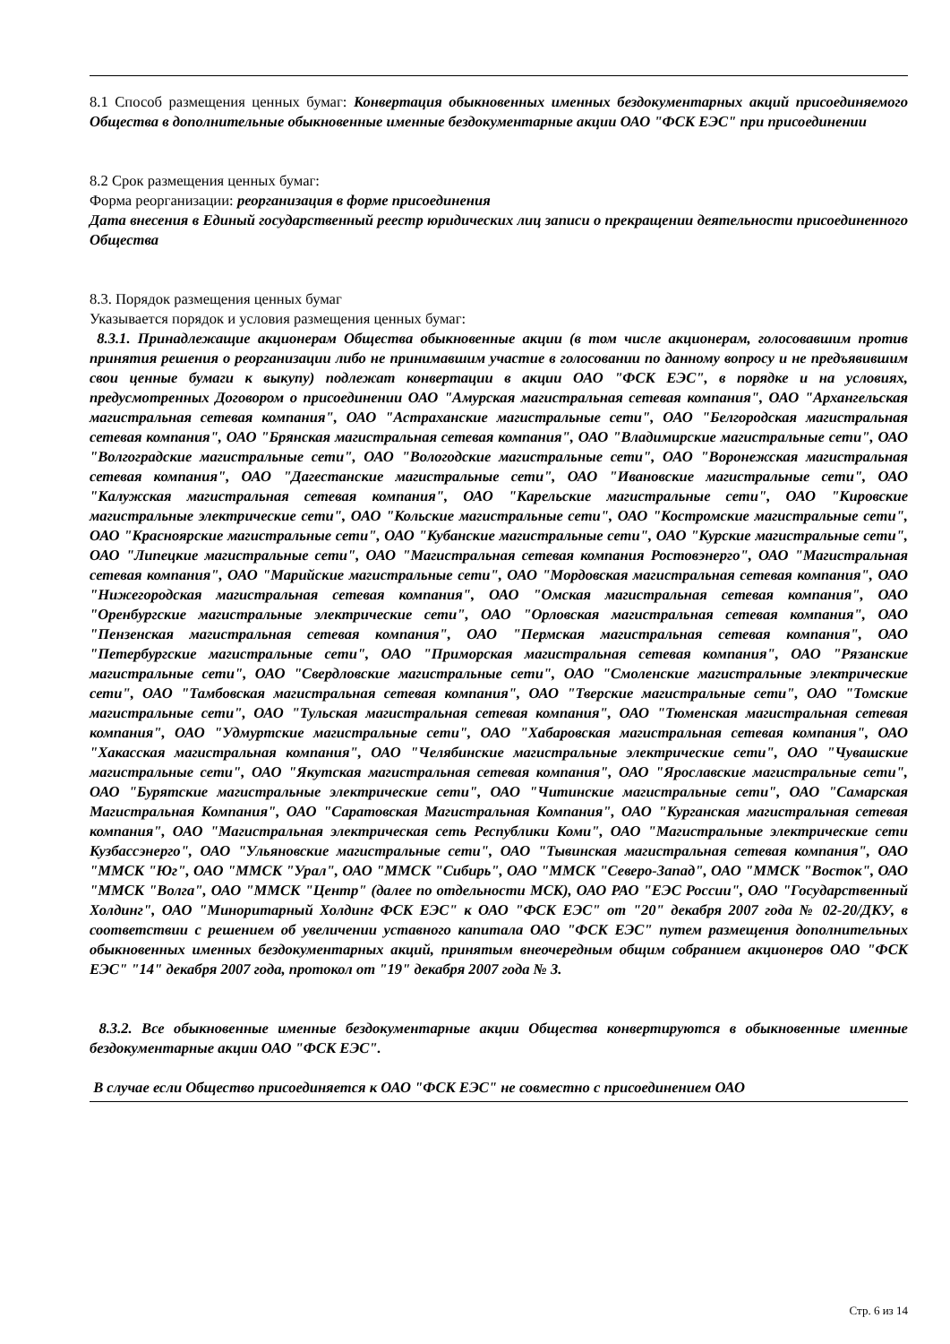8.1 Способ размещения ценных бумаг: Конвертация обыкновенных именных бездокументарных акций присоединяемого Общества в дополнительные обыкновенные именные бездокументарные акции ОАО "ФСК ЕЭС" при присоединении
8.2 Срок размещения ценных бумаг:
Форма реорганизации: реорганизация в форме присоединения
Дата внесения в Единый государственный реестр юридических лиц записи о прекращении деятельности присоединенного Общества
8.3. Порядок размещения ценных бумаг
Указывается порядок и условия размещения ценных бумаг:
8.3.1. Принадлежащие акционерам Общества обыкновенные акции (в том числе акционерам, голосовавшим против принятия решения о реорганизации либо не принимавшим участие в голосовании по данному вопросу и не предъявившим свои ценные бумаги к выкупу) подлежат конвертации в акции ОАО "ФСК ЕЭС", в порядке и на условиях, предусмотренных Договором о присоединении ОАО "Амурская магистральная сетевая компания", ОАО "Архангельская магистральная сетевая компания", ОАО "Астраханские магистральные сети", ОАО "Белгородская магистральная сетевая компания", ОАО "Брянская магистральная сетевая компания", ОАО "Владимирские магистральные сети", ОАО "Волгоградские магистральные сети", ОАО "Вологодские магистральные сети", ОАО "Воронежская магистральная сетевая компания", ОАО "Дагестанские магистральные сети", ОАО "Ивановские магистральные сети", ОАО "Калужская магистральная сетевая компания", ОАО "Карельские магистральные сети", ОАО "Кировские магистральные электрические сети", ОАО "Кольские магистральные сети", ОАО "Костромские магистральные сети", ОАО "Красноярские магистральные сети", ОАО "Кубанские магистральные сети", ОАО "Курские магистральные сети", ОАО "Липецкие магистральные сети", ОАО "Магистральная сетевая компания Ростовэнерго", ОАО "Магистральная сетевая компания", ОАО "Марийские магистральные сети", ОАО "Мордовская магистральная сетевая компания", ОАО "Нижегородская магистральная сетевая компания", ОАО "Омская магистральная сетевая компания", ОАО "Оренбургские магистральные электрические сети", ОАО "Орловская магистральная сетевая компания", ОАО "Пензенская магистральная сетевая компания", ОАО "Пермская магистральная сетевая компания", ОАО "Петербургские магистральные сети", ОАО "Приморская магистральная сетевая компания", ОАО "Рязанские магистральные сети", ОАО "Свердловские магистральные сети", ОАО "Смоленские магистральные электрические сети", ОАО "Тамбовская магистральная сетевая компания", ОАО "Тверские магистральные сети", ОАО "Томские магистральные сети", ОАО "Тульская магистральная сетевая компания", ОАО "Тюменская магистральная сетевая компания", ОАО "Удмуртские магистральные сети", ОАО "Хабаровская магистральная сетевая компания", ОАО "Хакасская магистральная компания", ОАО "Челябинские магистральные электрические сети", ОАО "Чувашские магистральные сети", ОАО "Якутская магистральная сетевая компания", ОАО "Ярославские магистральные сети", ОАО "Бурятские магистральные электрические сети", ОАО "Читинские магистральные сети", ОАО "Самарская Магистральная Компания", ОАО "Саратовская Магистральная Компания", ОАО "Курганская магистральная сетевая компания", ОАО "Магистральная электрическая сеть Республики Коми", ОАО "Магистральные электрические сети Кузбассэнерго", ОАО "Ульяновские магистральные сети", ОАО "Тывинская магистральная сетевая компания", ОАО "ММСК "Юг", ОАО "ММСК "Урал", ОАО "ММСК "Сибирь", ОАО "ММСК "Северо-Запад", ОАО "ММСК "Восток", ОАО "ММСК "Волга", ОАО "ММСК "Центр" (далее по отдельности МСК), ОАО РАО "ЕЭС России", ОАО "Государственный Холдинг", ОАО "Миноритарный Холдинг ФСК ЕЭС" к ОАО "ФСК ЕЭС" от "20" декабря 2007 года № 02-20/ДКУ, в соответствии с решением об увеличении уставного капитала ОАО "ФСК ЕЭС" путем размещения дополнительных обыкновенных именных бездокументарных акций, принятым внеочередным общим собранием акционеров ОАО "ФСК ЕЭС" "14" декабря 2007 года, протокол от "19" декабря 2007 года № 3.
8.3.2. Все обыкновенные именные бездокументарные акции Общества конвертируются в обыкновенные именные бездокументарные акции ОАО "ФСК ЕЭС".
В случае если Общество присоединяется к ОАО "ФСК ЕЭС" не совместно с присоединением ОАО
Стр. 6 из 14